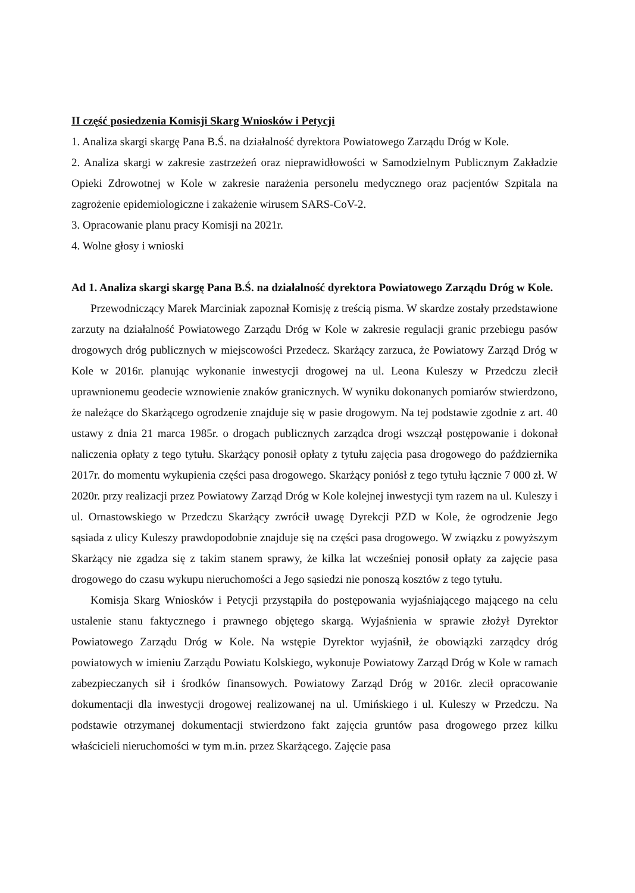II część posiedzenia Komisji Skarg Wniosków i Petycji
1. Analiza skargi skargę Pana B.Ś. na działalność dyrektora Powiatowego Zarządu Dróg w Kole.
2. Analiza skargi w zakresie zastrzeżeń oraz nieprawidłowości w Samodzielnym Publicznym Zakładzie Opieki Zdrowotnej w Kole w zakresie narażenia personelu medycznego oraz pacjentów Szpitala na zagrożenie epidemiologiczne i zakażenie wirusem SARS-CoV-2.
3. Opracowanie planu pracy Komisji na 2021r.
4. Wolne głosy i wnioski
Ad 1. Analiza skargi skargę Pana B.Ś. na działalność dyrektora Powiatowego Zarządu Dróg w Kole.
Przewodniczący Marek Marciniak zapoznał Komisję z treścią pisma. W skardze zostały przedstawione zarzuty na działalność Powiatowego Zarządu Dróg w Kole w zakresie regulacji granic przebiegu pasów drogowych dróg publicznych w miejscowości Przedecz. Skarżący zarzuca, że Powiatowy Zarząd Dróg w Kole w 2016r. planując wykonanie inwestycji drogowej na ul. Leona Kuleszy w Przedczu zlecił uprawnionemu geodecie wznowienie znaków granicznych. W wyniku dokonanych pomiarów stwierdzono, że należące do Skarżącego ogrodzenie znajduje się w pasie drogowym. Na tej podstawie zgodnie z art. 40 ustawy z dnia 21 marca 1985r. o drogach publicznych zarządca drogi wszczął postępowanie i dokonał naliczenia opłaty z tego tytułu. Skarżący ponosił opłaty z tytułu zajęcia pasa drogowego do października 2017r. do momentu wykupienia części pasa drogowego. Skarżący poniósł z tego tytułu łącznie 7 000 zł. W 2020r. przy realizacji przez Powiatowy Zarząd Dróg w Kole kolejnej inwestycji tym razem na ul. Kuleszy i ul. Ornastowskiego w Przedczu Skarżący zwrócił uwagę Dyrekcji PZD w Kole, że ogrodzenie Jego sąsiada z ulicy Kuleszy prawdopodobnie znajduje się na części pasa drogowego. W związku z powyższym Skarżący nie zgadza się z takim stanem sprawy, że kilka lat wcześniej ponosił opłaty za zajęcie pasa drogowego do czasu wykupu nieruchomości a Jego sąsiedzi nie ponoszą kosztów z tego tytułu.
Komisja Skarg Wniosków i Petycji przystąpiła do postępowania wyjaśniającego mającego na celu ustalenie stanu faktycznego i prawnego objętego skargą. Wyjaśnienia w sprawie złożył Dyrektor Powiatowego Zarządu Dróg w Kole. Na wstępie Dyrektor wyjaśnił, że obowiązki zarządcy dróg powiatowych w imieniu Zarządu Powiatu Kolskiego, wykonuje Powiatowy Zarząd Dróg w Kole w ramach zabezpieczanych sił i środków finansowych. Powiatowy Zarząd Dróg w 2016r. zlecił opracowanie dokumentacji dla inwestycji drogowej realizowanej na ul. Umińskiego i ul. Kuleszy w Przedczu. Na podstawie otrzymanej dokumentacji stwierdzono fakt zajęcia gruntów pasa drogowego przez kilku właścicieli nieruchomości w tym m.in. przez Skarżącego. Zajęcie pasa